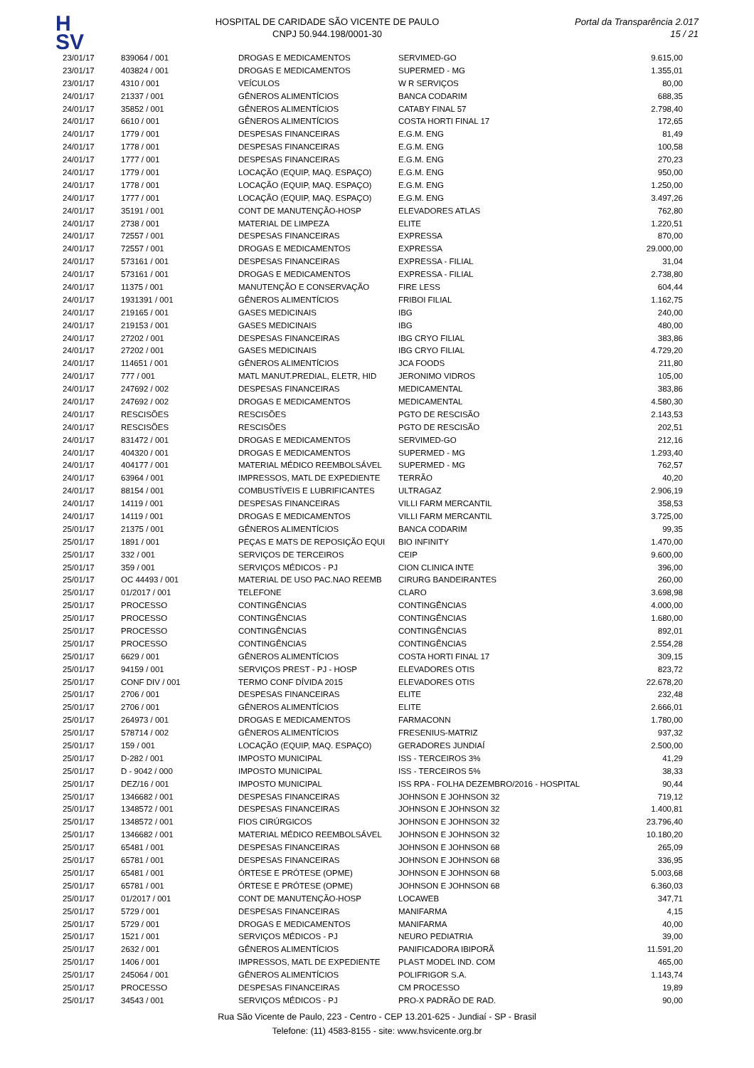H
SV
HOSPITAL DE CARIDADE SÃO VICENTE DE PAULO
CNPJ 50.944.198/0001-30
Portal da Transparência 2.017
15 / 21
| 23/01/17 | 839064 / 001 | DROGAS E MEDICAMENTOS | SERVIMED-GO | 9.615,00 |
| 23/01/17 | 403824 / 001 | DROGAS E MEDICAMENTOS | SUPERMED - MG | 1.355,01 |
| 23/01/17 | 4310 / 001 | VEÍCULOS | W R SERVIÇOS | 80,00 |
| 24/01/17 | 21337 / 001 | GÊNEROS ALIMENTÍCIOS | BANCA CODARIM | 688,35 |
| 24/01/17 | 35852 / 001 | GÊNEROS ALIMENTÍCIOS | CATABY FINAL 57 | 2.798,40 |
| 24/01/17 | 6610 / 001 | GÊNEROS ALIMENTÍCIOS | COSTA HORTI FINAL 17 | 172,65 |
| 24/01/17 | 1779 / 001 | DESPESAS FINANCEIRAS | E.G.M. ENG | 81,49 |
| 24/01/17 | 1778 / 001 | DESPESAS FINANCEIRAS | E.G.M. ENG | 100,58 |
| 24/01/17 | 1777 / 001 | DESPESAS FINANCEIRAS | E.G.M. ENG | 270,23 |
| 24/01/17 | 1779 / 001 | LOCAÇÃO (EQUIP, MAQ. ESPAÇO) | E.G.M. ENG | 950,00 |
| 24/01/17 | 1778 / 001 | LOCAÇÃO (EQUIP, MAQ. ESPAÇO) | E.G.M. ENG | 1.250,00 |
| 24/01/17 | 1777 / 001 | LOCAÇÃO (EQUIP, MAQ. ESPAÇO) | E.G.M. ENG | 3.497,26 |
| 24/01/17 | 35191 / 001 | CONT DE MANUTENÇÃO-HOSP | ELEVADORES ATLAS | 762,80 |
| 24/01/17 | 2738 / 001 | MATERIAL DE LIMPEZA | ELITE | 1.220,51 |
| 24/01/17 | 72557 / 001 | DESPESAS FINANCEIRAS | EXPRESSA | 870,00 |
| 24/01/17 | 72557 / 001 | DROGAS E MEDICAMENTOS | EXPRESSA | 29.000,00 |
| 24/01/17 | 573161 / 001 | DESPESAS FINANCEIRAS | EXPRESSA - FILIAL | 31,04 |
| 24/01/17 | 573161 / 001 | DROGAS E MEDICAMENTOS | EXPRESSA - FILIAL | 2.738,80 |
| 24/01/17 | 11375 / 001 | MANUTENÇÃO E CONSERVAÇÃO | FIRE LESS | 604,44 |
| 24/01/17 | 1931391 / 001 | GÊNEROS ALIMENTÍCIOS | FRIBOI FILIAL | 1.162,75 |
| 24/01/17 | 219165 / 001 | GASES MEDICINAIS | IBG | 240,00 |
| 24/01/17 | 219153 / 001 | GASES MEDICINAIS | IBG | 480,00 |
| 24/01/17 | 27202 / 001 | DESPESAS FINANCEIRAS | IBG CRYO FILIAL | 383,86 |
| 24/01/17 | 27202 / 001 | GASES MEDICINAIS | IBG CRYO FILIAL | 4.729,20 |
| 24/01/17 | 114651 / 001 | GÊNEROS ALIMENTÍCIOS | JCA FOODS | 211,80 |
| 24/01/17 | 777 / 001 | MATL MANUT.PREDIAL, ELETR, HID | JERONIMO VIDROS | 105,00 |
| 24/01/17 | 247692 / 002 | DESPESAS FINANCEIRAS | MEDICAMENTAL | 383,86 |
| 24/01/17 | 247692 / 002 | DROGAS E MEDICAMENTOS | MEDICAMENTAL | 4.580,30 |
| 24/01/17 | RESCISÕES | RESCISÕES | PGTO DE RESCISÃO | 2.143,53 |
| 24/01/17 | RESCISÕES | RESCISÕES | PGTO DE RESCISÃO | 202,51 |
| 24/01/17 | 831472 / 001 | DROGAS E MEDICAMENTOS | SERVIMED-GO | 212,16 |
| 24/01/17 | 404320 / 001 | DROGAS E MEDICAMENTOS | SUPERMED - MG | 1.293,40 |
| 24/01/17 | 404177 / 001 | MATERIAL MÉDICO REEMBOLSÁVEL | SUPERMED - MG | 762,57 |
| 24/01/17 | 63964 / 001 | IMPRESSOS, MATL DE EXPEDIENTE | TERRÃO | 40,20 |
| 24/01/17 | 88154 / 001 | COMBUSTÍVEIS E LUBRIFICANTES | ULTRAGAZ | 2.906,19 |
| 24/01/17 | 14119 / 001 | DESPESAS FINANCEIRAS | VILLI FARM MERCANTIL | 358,53 |
| 24/01/17 | 14119 / 001 | DROGAS E MEDICAMENTOS | VILLI FARM MERCANTIL | 3.725,00 |
| 25/01/17 | 21375 / 001 | GÊNEROS ALIMENTÍCIOS | BANCA CODARIM | 99,35 |
| 25/01/17 | 1891 / 001 | PEÇAS E MATS DE REPOSIÇÃO EQUI | BIO INFINITY | 1.470,00 |
| 25/01/17 | 332 / 001 | SERVIÇOS DE TERCEIROS | CEIP | 9.600,00 |
| 25/01/17 | 359 / 001 | SERVIÇOS MÉDICOS - PJ | CION CLINICA INTE | 396,00 |
| 25/01/17 | OC 44493 / 001 | MATERIAL DE USO PAC.NAO REEMB | CIRURG BANDEIRANTES | 260,00 |
| 25/01/17 | 01/2017 / 001 | TELEFONE | CLARO | 3.698,98 |
| 25/01/17 | PROCESSO | CONTINGÊNCIAS | CONTINGÊNCIAS | 4.000,00 |
| 25/01/17 | PROCESSO | CONTINGÊNCIAS | CONTINGÊNCIAS | 1.680,00 |
| 25/01/17 | PROCESSO | CONTINGÊNCIAS | CONTINGÊNCIAS | 892,01 |
| 25/01/17 | PROCESSO | CONTINGÊNCIAS | CONTINGÊNCIAS | 2.554,28 |
| 25/01/17 | 6629 / 001 | GÊNEROS ALIMENTÍCIOS | COSTA HORTI FINAL 17 | 309,15 |
| 25/01/17 | 94159 / 001 | SERVIÇOS PREST - PJ - HOSP | ELEVADORES OTIS | 823,72 |
| 25/01/17 | CONF DIV / 001 | TERMO CONF DÍVIDA 2015 | ELEVADORES OTIS | 22.678,20 |
| 25/01/17 | 2706 / 001 | DESPESAS FINANCEIRAS | ELITE | 232,48 |
| 25/01/17 | 2706 / 001 | GÊNEROS ALIMENTÍCIOS | ELITE | 2.666,01 |
| 25/01/17 | 264973 / 001 | DROGAS E MEDICAMENTOS | FARMACONN | 1.780,00 |
| 25/01/17 | 578714 / 002 | GÊNEROS ALIMENTÍCIOS | FRESENIUS-MATRIZ | 937,32 |
| 25/01/17 | 159 / 001 | LOCAÇÃO (EQUIP, MAQ. ESPAÇO) | GERADORES JUNDIAÍ | 2.500,00 |
| 25/01/17 | D-282 / 001 | IMPOSTO MUNICIPAL | ISS - TERCEIROS 3% | 41,29 |
| 25/01/17 | D - 9042 / 000 | IMPOSTO MUNICIPAL | ISS - TERCEIROS 5% | 38,33 |
| 25/01/17 | DEZ/16 / 001 | IMPOSTO MUNICIPAL | ISS RPA - FOLHA DEZEMBRO/2016 - HOSPITAL | 90,44 |
| 25/01/17 | 1346682 / 001 | DESPESAS FINANCEIRAS | JOHNSON E JOHNSON 32 | 719,12 |
| 25/01/17 | 1348572 / 001 | DESPESAS FINANCEIRAS | JOHNSON E JOHNSON 32 | 1.400,81 |
| 25/01/17 | 1348572 / 001 | FIOS CIRÚRGICOS | JOHNSON E JOHNSON 32 | 23.796,40 |
| 25/01/17 | 1346682 / 001 | MATERIAL MÉDICO REEMBOLSÁVEL | JOHNSON E JOHNSON 32 | 10.180,20 |
| 25/01/17 | 65481 / 001 | DESPESAS FINANCEIRAS | JOHNSON E JOHNSON 68 | 265,09 |
| 25/01/17 | 65781 / 001 | DESPESAS FINANCEIRAS | JOHNSON E JOHNSON 68 | 336,95 |
| 25/01/17 | 65481 / 001 | ÓRTESE E PRÓTESE (OPME) | JOHNSON E JOHNSON 68 | 5.003,68 |
| 25/01/17 | 65781 / 001 | ÓRTESE E PRÓTESE (OPME) | JOHNSON E JOHNSON 68 | 6.360,03 |
| 25/01/17 | 01/2017 / 001 | CONT DE MANUTENÇÃO-HOSP | LOCAWEB | 347,71 |
| 25/01/17 | 5729 / 001 | DESPESAS FINANCEIRAS | MANIFARMA | 4,15 |
| 25/01/17 | 5729 / 001 | DROGAS E MEDICAMENTOS | MANIFARMA | 40,00 |
| 25/01/17 | 1521 / 001 | SERVIÇOS MÉDICOS - PJ | NEURO PEDIATRIA | 39,00 |
| 25/01/17 | 2632 / 001 | GÊNEROS ALIMENTÍCIOS | PANIFICADORA IBIPORÃ | 11.591,20 |
| 25/01/17 | 1406 / 001 | IMPRESSOS, MATL DE EXPEDIENTE | PLAST MODEL IND. COM | 465,00 |
| 25/01/17 | 245064 / 001 | GÊNEROS ALIMENTÍCIOS | POLIFRIGOR S.A. | 1.143,74 |
| 25/01/17 | PROCESSO | DESPESAS FINANCEIRAS | CM PROCESSO | 19,89 |
| 25/01/17 | 34543 / 001 | SERVIÇOS MÉDICOS - PJ | PRO-X PADRÃO DE RAD. | 90,00 |
Rua São Vicente de Paulo, 223 - Centro - CEP 13.201-625 - Jundiaí - SP - Brasil
Telefone: (11) 4583-8155 - site: www.hsvicente.org.br